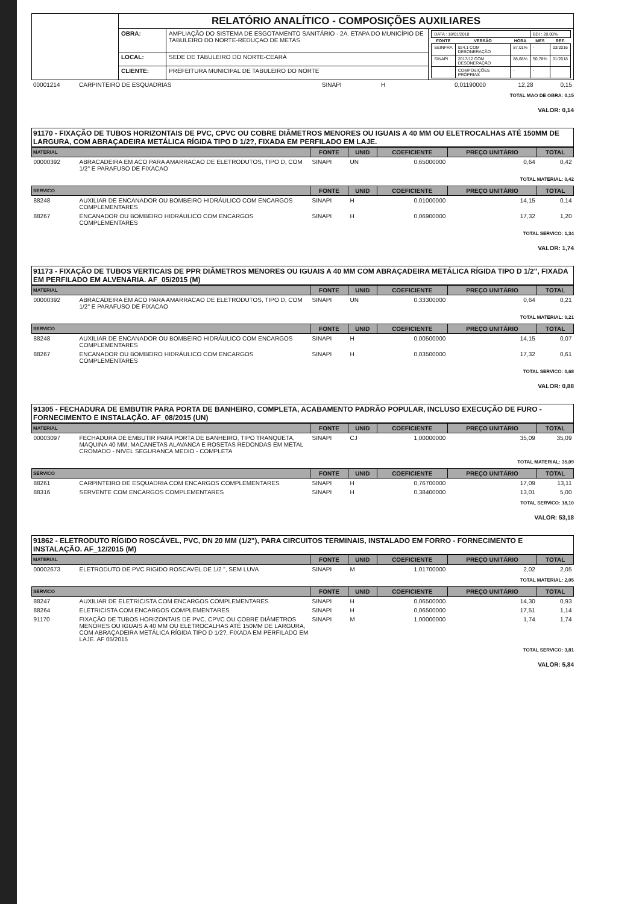| | RELATÓRIO ANALÍTICO - COMPOSIÇÕES AUXILIARES | | |
| | OBRA: | AMPLIAÇÃO DO SISTEMA DE ESGOTAMENTO SANITÁRIO - 2A. ETAPA DO MUNICÍPIO DE TABULEIRO DO NORTE-REDUÇAO DE METAS | / DATA : 18/01/2018 / / / BDI : 28,00% / / / FONTE / VERSÃO / HORA / MES / REF. / / SEINFRA / 024.1 COM DESONERAÇÃO / 87,01% / - / 03/2016 / / SINAPI / 2017/12 COM DESONERAÇÃO / 88,68% / 50,78% / 01/2018 / / / COMPOSIÇÕES PRÓPRIAS / - / - / / |
| | LOCAL: | SEDE DE TABULEIRO DO NORTE-CEARÁ | |
| | CLIENTE: | PREFEITURA MUNICIPAL DE TABULEIRO DO NORTE | |
| 00001214 | CARPINTEIRO DE ESQUADRIAS | SINAPI | H | 0,01190000 | 12,28 | 0,15 |
TOTAL MAO DE OBRA: 0,15
VALOR: 0,14
91170 - FIXAÇÃO DE TUBOS HORIZONTAIS DE PVC, CPVC OU COBRE DIÂMETROS MENORES OU IGUAIS A 40 MM OU ELETROCALHAS ATÉ 150MM DE LARGURA, COM ABRAÇADEIRA METÁLICA RÍGIDA TIPO D 1/2?, FIXADA EM PERFILADO EM LAJE.
| MATERIAL | | FONTE | UNID | COEFICIENTE | PREÇO UNITÁRIO | TOTAL |
| --- | --- | --- | --- | --- | --- | --- |
| 00000392 | ABRACADEIRA EM ACO PARA AMARRACAO DE ELETRODUTOS, TIPO D, COM 1/2" E PARAFUSO DE FIXACAO | SINAPI | UN | 0,65000000 | 0,64 | 0,42 |
TOTAL MATERIAL: 0,42
| SERVICO | | FONTE | UNID | COEFICIENTE | PREÇO UNITÁRIO | TOTAL |
| --- | --- | --- | --- | --- | --- | --- |
| 88248 | AUXILIAR DE ENCANADOR OU BOMBEIRO HIDRÁULICO COM ENCARGOS COMPLEMENTARES | SINAPI | H | 0,01000000 | 14,15 | 0,14 |
| 88267 | ENCANADOR OU BOMBEIRO HIDRÁULICO COM ENCARGOS COMPLEMENTARES | SINAPI | H | 0,06900000 | 17,32 | 1,20 |
TOTAL SERVICO: 1,34
VALOR: 1,74
91173 - FIXAÇÃO DE TUBOS VERTICAIS DE PPR DIÂMETROS MENORES OU IGUAIS A 40 MM COM ABRAÇADEIRA METÁLICA RÍGIDA TIPO D 1/2", FIXADA EM PERFILADO EM ALVENARIA. AF_05/2015 (M)
| MATERIAL | | FONTE | UNID | COEFICIENTE | PREÇO UNITÁRIO | TOTAL |
| --- | --- | --- | --- | --- | --- | --- |
| 00000392 | ABRACADEIRA EM ACO PARA AMARRACAO DE ELETRODUTOS, TIPO D, COM 1/2" E PARAFUSO DE FIXACAO | SINAPI | UN | 0,33300000 | 0,64 | 0,21 |
TOTAL MATERIAL: 0,21
| SERVICO | | FONTE | UNID | COEFICIENTE | PREÇO UNITÁRIO | TOTAL |
| --- | --- | --- | --- | --- | --- | --- |
| 88248 | AUXILIAR DE ENCANADOR OU BOMBEIRO HIDRÁULICO COM ENCARGOS COMPLEMENTARES | SINAPI | H | 0,00500000 | 14,15 | 0,07 |
| 88267 | ENCANADOR OU BOMBEIRO HIDRÁULICO COM ENCARGOS COMPLEMENTARES | SINAPI | H | 0,03500000 | 17,32 | 0,61 |
TOTAL SERVICO: 0,68
VALOR: 0,88
91305 - FECHADURA DE EMBUTIR PARA PORTA DE BANHEIRO, COMPLETA, ACABAMENTO PADRÃO POPULAR, INCLUSO EXECUÇÃO DE FURO - FORNECIMENTO E INSTALAÇÃO. AF_08/2015 (UN)
| MATERIAL | | FONTE | UNID | COEFICIENTE | PREÇO UNITÁRIO | TOTAL |
| --- | --- | --- | --- | --- | --- | --- |
| 00003097 | FECHADURA DE EMBUTIR PARA PORTA DE BANHEIRO, TIPO TRANQUETA, MAQUINA 40 MM, MACANETAS ALAVANCA E ROSETAS REDONDAS EM METAL CROMADO - NIVEL SEGURANCA MEDIO - COMPLETA | SINAPI | CJ | 1,00000000 | 35,09 | 35,09 |
TOTAL MATERIAL: 35,09
| SERVICO | | FONTE | UNID | COEFICIENTE | PREÇO UNITÁRIO | TOTAL |
| --- | --- | --- | --- | --- | --- | --- |
| 88261 | CARPINTEIRO DE ESQUADRIA COM ENCARGOS COMPLEMENTARES | SINAPI | H | 0,76700000 | 17,09 | 13,11 |
| 88316 | SERVENTE COM ENCARGOS COMPLEMENTARES | SINAPI | H | 0,38400000 | 13,01 | 5,00 |
TOTAL SERVICO: 18,10
VALOR: 53,18
91862 - ELETRODUTO RÍGIDO ROSCÁVEL, PVC, DN 20 MM (1/2"), PARA CIRCUITOS TERMINAIS, INSTALADO EM FORRO - FORNECIMENTO E INSTALAÇÃO. AF_12/2015 (M)
| MATERIAL | | FONTE | UNID | COEFICIENTE | PREÇO UNITÁRIO | TOTAL |
| --- | --- | --- | --- | --- | --- | --- |
| 00002673 | ELETRODUTO DE PVC RIGIDO ROSCAVEL DE 1/2 ", SEM LUVA | SINAPI | M | 1,01700000 | 2,02 | 2,05 |
TOTAL MATERIAL: 2,05
| SERVICO | | FONTE | UNID | COEFICIENTE | PREÇO UNITÁRIO | TOTAL |
| --- | --- | --- | --- | --- | --- | --- |
| 88247 | AUXILIAR DE ELETRICISTA COM ENCARGOS COMPLEMENTARES | SINAPI | H | 0,06500000 | 14,30 | 0,93 |
| 88264 | ELETRICISTA COM ENCARGOS COMPLEMENTARES | SINAPI | H | 0,06500000 | 17,51 | 1,14 |
| 91170 | FIXAÇÃO DE TUBOS HORIZONTAIS DE PVC, CPVC OU COBRE DIÂMETROS MENORES OU IGUAIS A 40 MM OU ELETROCALHAS ATÉ 150MM DE LARGURA, COM ABRAÇADEIRA METÁLICA RÍGIDA TIPO D 1/2?, FIXADA EM PERFILADO EM LAJE. AF 05/2015 | SINAPI | M | 1,00000000 | 1,74 | 1,74 |
TOTAL SERVICO: 3,81
VALOR: 5,84